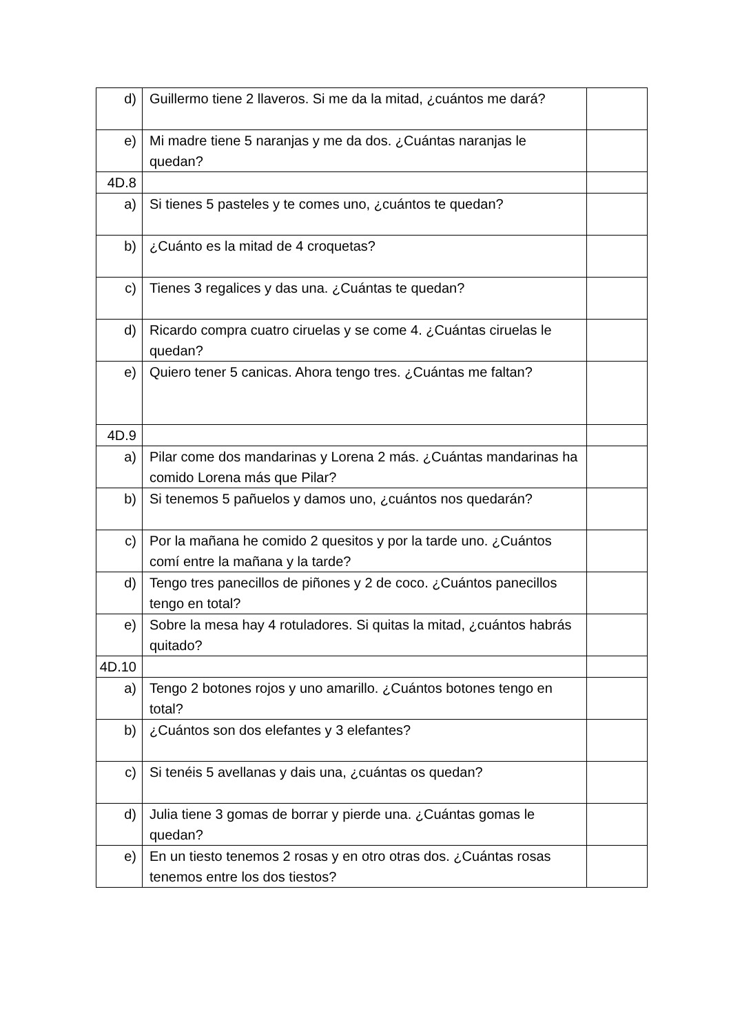| d) | Guillermo tiene 2 llaveros. Si me da la mitad, ¿cuántos me dará? | |
| e) | Mi madre tiene 5 naranjas y me da dos. ¿Cuántas naranjas le quedan? | |
| 4D.8 | | |
| a) | Si tienes 5 pasteles y te comes uno, ¿cuántos te quedan? | |
| b) | ¿Cuánto es la mitad de 4 croquetas? | |
| c) | Tienes 3 regalices y das una. ¿Cuántas te quedan? | |
| d) | Ricardo compra cuatro ciruelas y se come 4. ¿Cuántas ciruelas le quedan? | |
| e) | Quiero tener 5 canicas. Ahora tengo tres. ¿Cuántas me faltan? | |
| 4D.9 | | |
| a) | Pilar come dos mandarinas y Lorena 2 más. ¿Cuántas mandarinas ha comido Lorena más que Pilar? | |
| b) | Si tenemos 5 pañuelos y damos uno, ¿cuántos nos quedarán? | |
| c) | Por la mañana he comido 2 quesitos y por la tarde uno. ¿Cuántos comí entre la mañana y la tarde? | |
| d) | Tengo tres panecillos de piñones y 2 de coco. ¿Cuántos panecillos tengo en total? | |
| e) | Sobre la mesa hay 4 rotuladores. Si quitas la mitad, ¿cuántos habrás quitado? | |
| 4D.10 | | |
| a) | Tengo 2 botones rojos y uno amarillo. ¿Cuántos botones tengo en total? | |
| b) | ¿Cuántos son dos elefantes y 3 elefantes? | |
| c) | Si tenéis 5 avellanas y dais una, ¿cuántas os quedan? | |
| d) | Julia tiene 3 gomas de borrar y pierde una. ¿Cuántas gomas le quedan? | |
| e) | En un tiesto tenemos 2 rosas y en otro otras dos. ¿Cuántas rosas tenemos entre los dos tiestos? | |